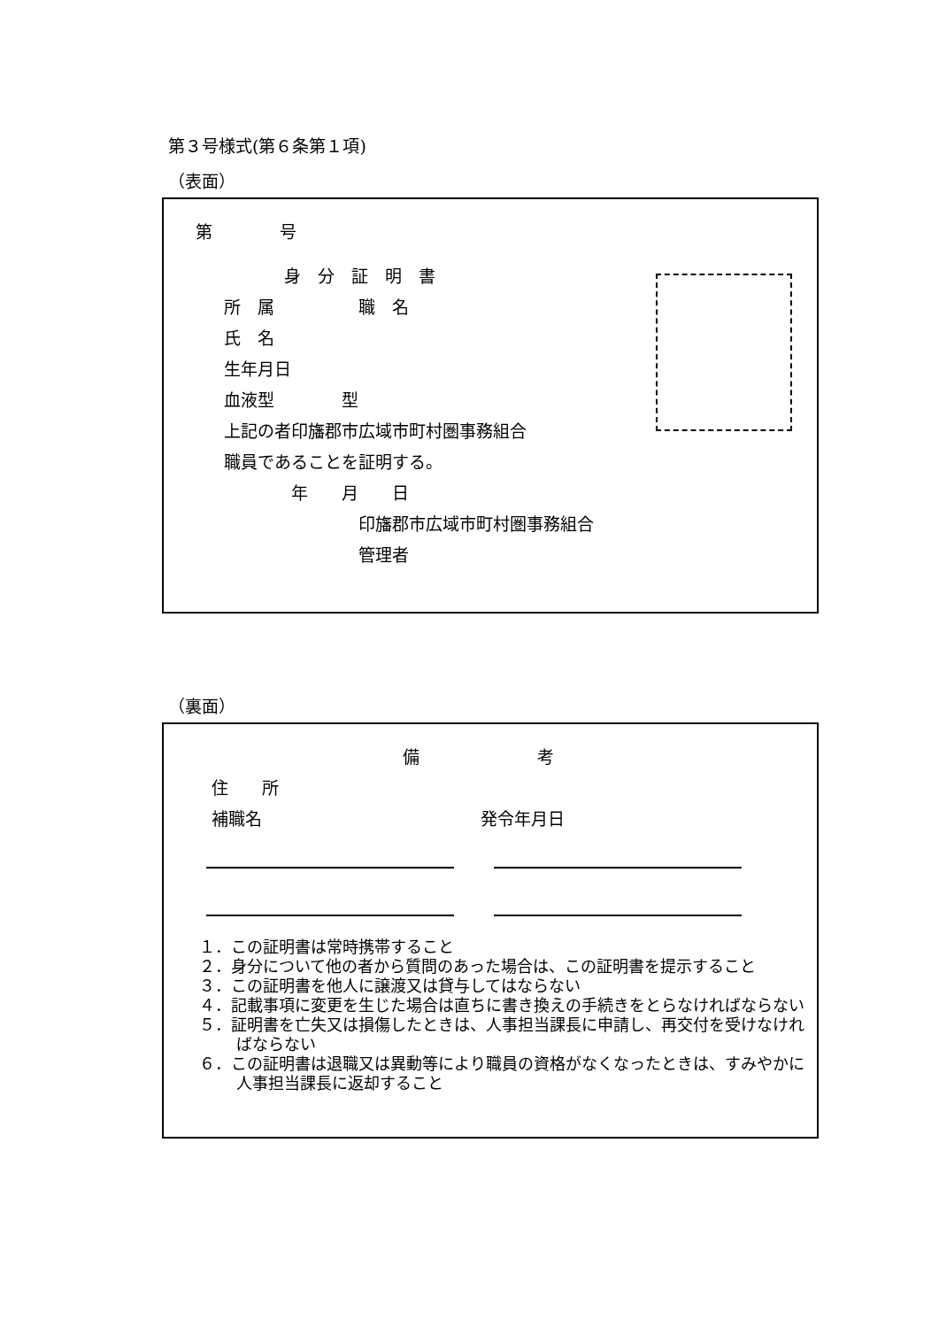第３号様式(第６条第１項)
（表面）
第　　　　号
身　分　証　明　書
所　属　　　　　職　名
氏　名
生年月日
血液型　　　　型
上記の者印旛郡市広域市町村圏事務組合
職員であることを証明する。
　　　　年　　月　　日
　　　　　　　　印旛郡市広域市町村圏事務組合
　　　　　　　　管理者
（裏面）
備　　　　　　　考
住　　所
補職名　　　　　　　　　　　　　発令年月日
１．この証明書は常時携帯すること
２．身分について他の者から質問のあった場合は、この証明書を提示すること
３．この証明書を他人に譲渡又は貸与してはならない
４．記載事項に変更を生じた場合は直ちに書き換えの手続きをとらなければならない
５．証明書を亡失又は損傷したときは、人事担当課長に申請し、再交付を受けなければならない
６．この証明書は退職又は異動等により職員の資格がなくなったときは、すみやかに人事担当課長に返却すること